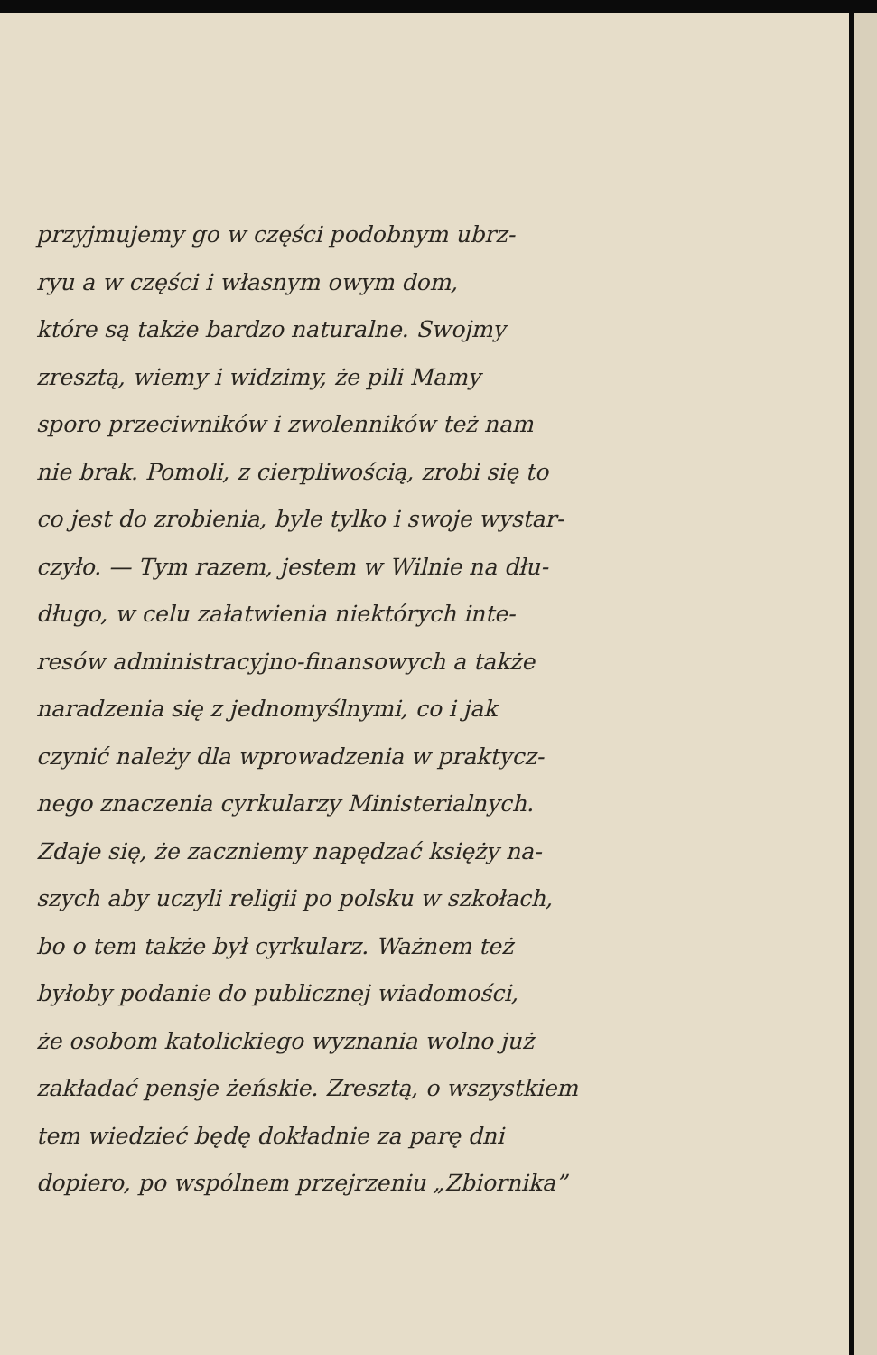przyjmujemy go w części podobnym ubrz-
ryu a w części i własnym owym dom,
które są także bardzo naturalne. Swojmy
zresztą, wiemy i widzimy, że pili Mamy
sporo przeciwników i zwolenników też nam
nie brak. Pomoli, z cierpliwością, zrobi się to
co jest do zrobienia, byle tylko i swoje wystar-
czyło. — Tym razem, jestem w Wilnie na dłu-
długo, w celu załatwienia niektórych inte-
resów administracyjno-finansowych a także
naradzenia się z jednomyślnymi, co i jak
czynić należy dla wprowadzenia w praktycz-
nego znaczenia cyrkularzy Ministerialnych.
Zdaje się, że zaczniemy napędzać księży na-
szych aby uczyli religii po polsku w szkołach,
bo o tem także był cyrkularz. Ważnem też
byłoby podanie do publicznej wiadomości,
że osobom katolickiego wyznania wolno już
zakładać pensje żeńskie. Zresztą, o wszystkiem
tem wiedzieć będę dokładnie za parę dni
dopiero, po wspólnem przejrzeniu „Zbiornika”